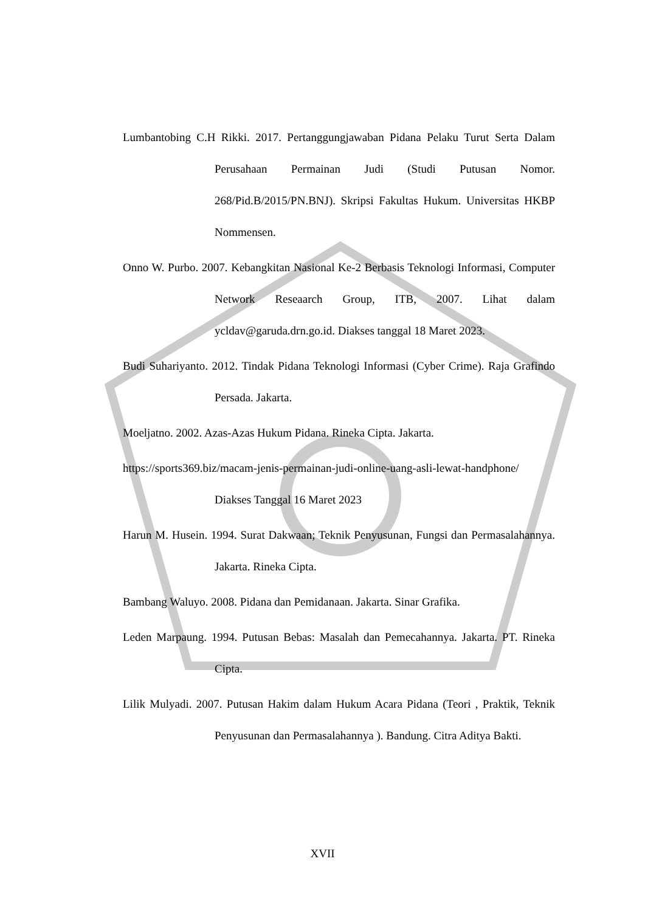Lumbantobing C.H Rikki. 2017. Pertanggungjawaban Pidana Pelaku Turut Serta Dalam Perusahaan Permainan Judi (Studi Putusan Nomor. 268/Pid.B/2015/PN.BNJ). Skripsi Fakultas Hukum. Universitas HKBP Nommensen.
Onno W. Purbo. 2007. Kebangkitan Nasional Ke-2 Berbasis Teknologi Informasi, Computer Network Reseaarch Group, ITB, 2007. Lihat dalam ycldav@garuda.drn.go.id. Diakses tanggal 18 Maret 2023.
Budi Suhariyanto. 2012. Tindak Pidana Teknologi Informasi (Cyber Crime). Raja Grafindo Persada. Jakarta.
Moeljatno. 2002. Azas-Azas Hukum Pidana. Rineka Cipta. Jakarta.
https://sports369.biz/macam-jenis-permainan-judi-online-uang-asli-lewat-handphone/ Diakses Tanggal 16 Maret 2023
Harun M. Husein. 1994. Surat Dakwaan; Teknik Penyusunan, Fungsi dan Permasalahannya. Jakarta. Rineka Cipta.
Bambang Waluyo. 2008. Pidana dan Pemidanaan. Jakarta. Sinar Grafika.
Leden Marpaung. 1994. Putusan Bebas: Masalah dan Pemecahannya. Jakarta. PT. Rineka Cipta.
Lilik Mulyadi. 2007. Putusan Hakim dalam Hukum Acara Pidana (Teori , Praktik, Teknik Penyusunan dan Permasalahannya ). Bandung. Citra Aditya Bakti.
XVII